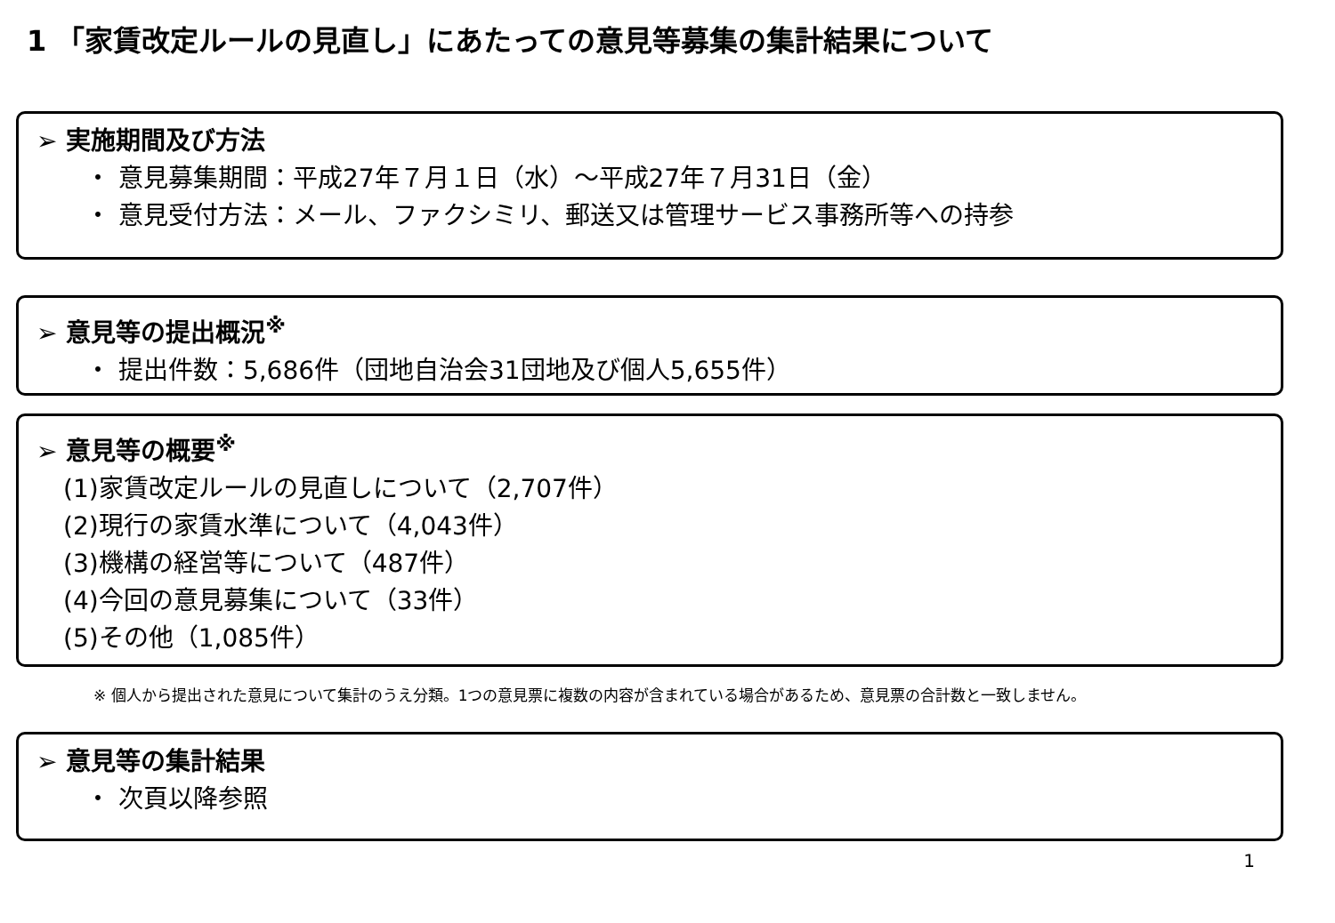1 「家賃改定ルールの見直し」にあたっての意見等募集の集計結果について
➢ 実施期間及び方法
・ 意見募集期間：平成27年７月１日（水）～平成27年７月31日（金）
・ 意見受付方法：メール、ファクシミリ、郵送又は管理サービス事務所等への持参
➢ 意見等の提出概況<sup>※</sup>
・ 提出件数：5,686件（団地自治会31団地及び個人5,655件）
➢ 意見等の概要<sup>※</sup>
(1)家賃改定ルールの見直しについて（2,707件）
(2)現行の家賃水準について（4,043件）
(3)機構の経営等について（487件）
(4)今回の意見募集について（33件）
(5)その他（1,085件）
※ 個人から提出された意見について集計のうえ分類。1つの意見票に複数の内容が含まれている場合があるため、意見票の合計数と一致しません。
➢ 意見等の集計結果
・ 次頁以降参照
1